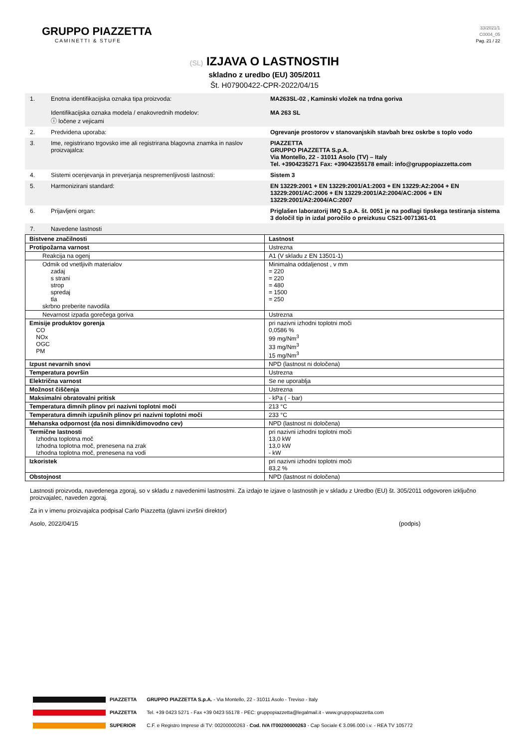GRUPPO PIAZZETTA
CAMINETTI & STUFE
33/2021/1
C0004_05
Pag. 21 / 22
(SL) IZJAVA O LASTNOSTIH
skladno z uredbo (EU) 305/2011
Št. H07900422-CPR-2022/04/15
1. Enotna identifikacijska oznaka tipa proizvoda:
Identifikacijska oznaka modela / enakovrednih modelov:
ⓘ ločene z vejicami
MA263SL-02 , Kaminski vložek na trdna goriva
MA 263 SL
2. Predvidena uporaba: Ogrevanje prostorov v stanovanjskih stavbah brez oskrbe s toplo vodo
3. Ime, registrirano trgovsko ime ali registrirana blagovna znamka in naslov proizvajalca:
PIAZZETTA
GRUPPO PIAZZETTA S.p.A.
Via Montello, 22 - 31011 Asolo (TV) – Italy
Tel. +3904235271 Fax: +39042355178 email: info@gruppopiazzetta.com
4. Sistemi ocenjevanja in preverjanja nespremenljivosti lastnosti:
Sistem 3
5. Harmonizirani standard: EN 13229:2001 + EN 13229:2001/A1:2003 + EN 13229:A2:2004 + EN 13229:2001/AC:2006 + EN 13229:2001/A2:2004/AC:2006 + EN 13229:2001/A2:2004/AC:2007
6. Prijavljeni organ: Priglašen laboratorij IMQ S.p.A. št. 0051 je na podlagi tipskega testiranja sistema 3 določil tip in izdal poročilo o preizkusu CS21-0071361-01
7. Navedene lastnosti
| Bistvene značilnosti | Lastnost |
| Protipožarna varnost | Ustrezna |
| Reakcija na ogenj | A1 (V skladu z EN 13501-1) |
| Odmik od vnetljivih materialov zadaj s strani strop spredaj tla skrbno preberite navodila | Minimalna oddaljenost , v mm = 220 = 220 = 480 = 1500 = 250 |
| Nevarnost izpada gorečega goriva | Ustrezna |
| Emisije produktov gorenja CO NOx OGC PM | pri nazivni izhodni toplotni moči 0,0586 % 99 mg/Nm<sup>3</sup> 33 mg/Nm<sup>3</sup> 15 mg/Nm<sup>3</sup> |
| Izpust nevarnih snovi | NPD (lastnost ni določena) |
| Temperatura površin | Ustrezna |
| Električna varnost | Se ne uporablja |
| Možnost čiščenja | Ustrezna |
| Maksimalni obratovalni pritisk | - kPa ( - bar) |
| Temperatura dimnih plinov pri nazivni toplotni moči | 213 °C |
| Temperatura dimnih izpušnih plinov pri nazivni toplotni moči | 233 °C |
| Mehanska odpornost (da nosi dimnik/dimovodno cev) | NPD (lastnost ni določena) |
| Termične lastnosti Izhodna toplotna moč Izhodna toplotna moč, prenesena na zrak Izhodna toplotna moč, prenesena na vodi | pri nazivni izhodni toplotni moči 13,0 kW 13,0 kW - kW |
| Izkoristek | pri nazivni izhodni toplotni moči 83,2 % |
| Obstojnost | NPD (lastnost ni določena) |
Lastnosti proizvoda, navedenega zgoraj, so v skladu z navedenimi lastnostmi. Za izdajo te izjave o lastnostih je v skladu z Uredbo (EU) št. 305/2011 odgovoren izključno proizvajalec, naveden zgoraj.
Za in v imenu proizvajalca podpisal Carlo Piazzetta (glavni izvršni direktor)
Asolo, 2022/04/15 (podpis)
PIAZZETTA
PIAZZETTA
SUPERIOR
GRUPPO PIAZZETTA S.p.A. - Via Montello, 22 - 31011 Asolo - Treviso - Italy
Tel. +39 0423 5271 - Fax +39 0423 55178 - PEC: gruppopiazzetta@legalmail.it - www.gruppopiazzetta.com
C.F. e Registro Imprese di TV: 00200000263 - Cod. IVA IT00200000263 - Cap Sociale € 3.096.000 i.v. - REA TV 105772